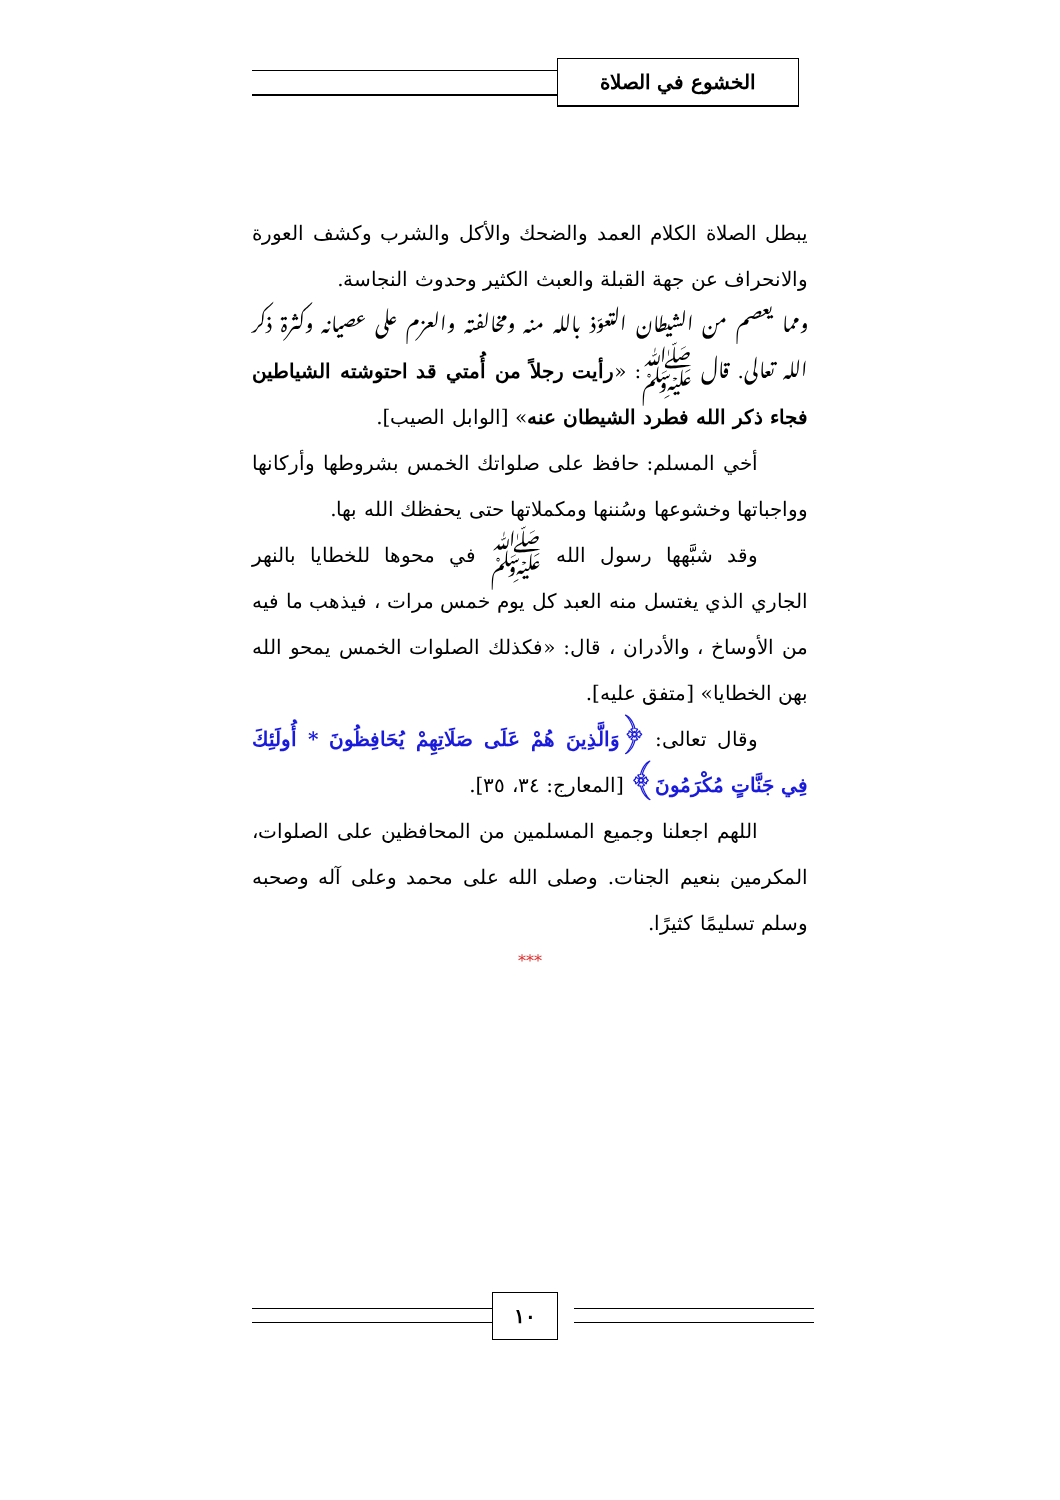الخشوع في الصلاة
يبطل الصلاة الكلام العمد والضحك والأكل والشرب وكشف العورة والانحراف عن جهة القبلة والعبث الكثير وحدوث النجاسة.
ومما يعصم من الشيطان التعوّذ بالله منه ومخالفته والعزم على عصيانه وكثرة ذكر الله تعالى. قال ﷺ: «رأيت رجلاً من أُمتي قد احتوشته الشياطين فجاء ذكر الله فطرد الشيطان عنه» [الوابل الصيب].
أخي المسلم: حافظ على صلواتك الخمس بشروطها وأركانها وواجباتها وخشوعها وسُننها ومكملاتها حتى يحفظك الله بها.
وقد شبَّهها رسول الله ﷺ في محوها للخطايا بالنهر الجاري الذي يغتسل منه العبد كل يوم خمس مرات ، فيذهب ما فيه من الأوساخ ، والأدران ، قال: «فكذلك الصلوات الخمس يمحو الله بهن الخطايا» [متفق عليه].
وقال تعالى: ﴿وَالَّذِينَ هُمْ عَلَى صَلَاتِهِمْ يُحَافِظُونَ * أُولَئِكَ فِي جَنَّاتٍ مُكْرَمُونَ﴾ [المعارج: ٣٤، ٣٥].
اللهم اجعلنا وجميع المسلمين من المحافظين على الصلوات، المكرمين بنعيم الجنات. وصلى الله على محمد وعلى آله وصحبه وسلم تسليمًا كثيرًا.
***
١٠